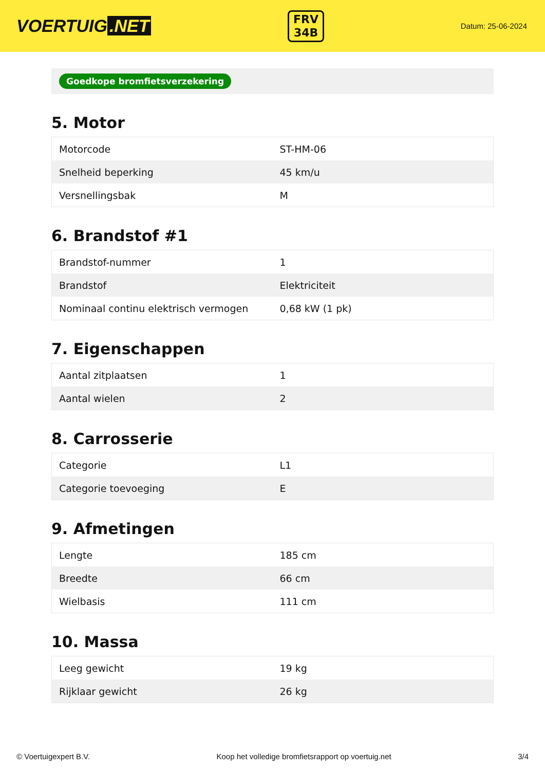VOERTUIG.NET
FRV
34B
Datum: 25-06-2024
Goedkope bromfietsverzekering
5. Motor
| Motorcode | ST-HM-06 |
| Snelheid beperking | 45 km/u |
| Versnellingsbak | M |
6. Brandstof #1
| Brandstof-nummer | 1 |
| Brandstof | Elektriciteit |
| Nominaal continu elektrisch vermogen | 0,68 kW (1 pk) |
7. Eigenschappen
| Aantal zitplaatsen | 1 |
| Aantal wielen | 2 |
8. Carrosserie
| Categorie | L1 |
| Categorie toevoeging | E |
9. Afmetingen
| Lengte | 185 cm |
| Breedte | 66 cm |
| Wielbasis | 111 cm |
10. Massa
| Leeg gewicht | 19 kg |
| Rijklaar gewicht | 26 kg |
© Voertuigexpert B.V. Koop het volledige bromfietsrapport op voertuig.net 3/4